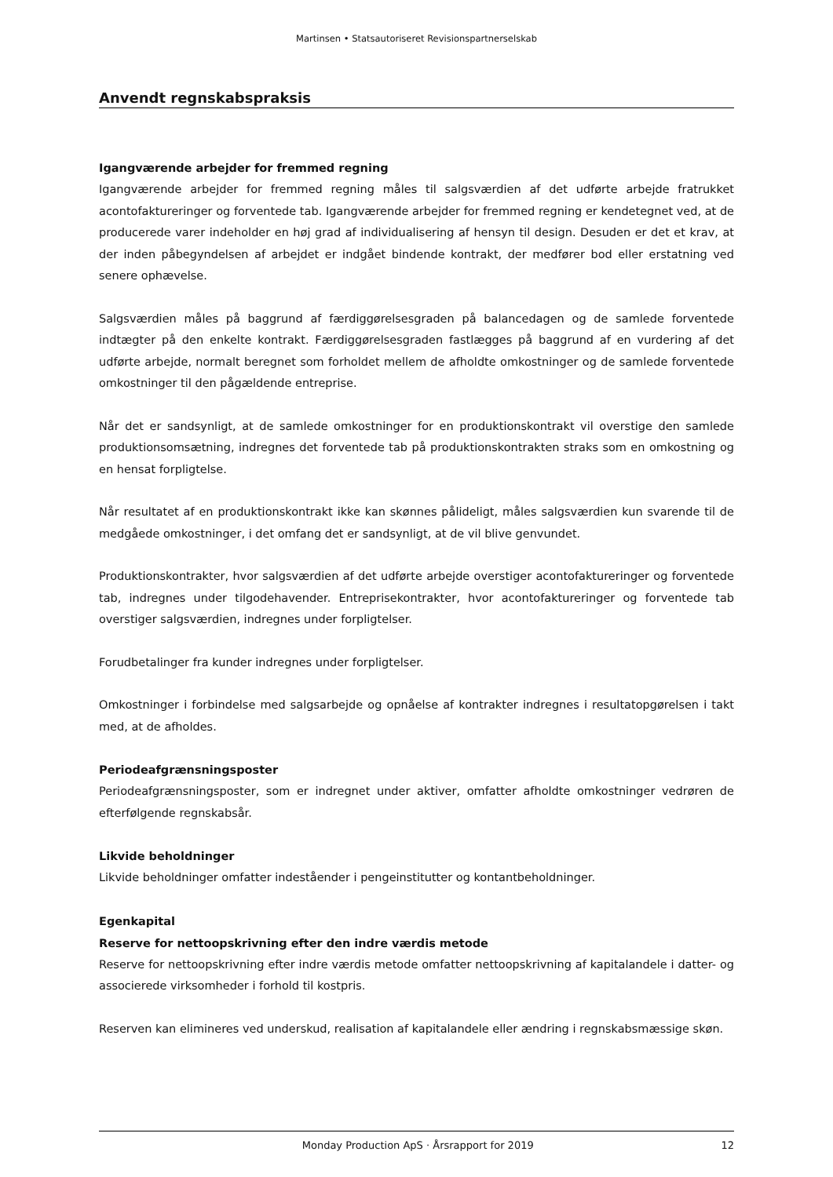Martinsen • Statsautoriseret Revisionspartnerselskab
Anvendt regnskabspraksis
Igangværende arbejder for fremmed regning
Igangværende arbejder for fremmed regning måles til salgsværdien af det udførte arbejde fratrukket acontofaktureringer og forventede tab. Igangværende arbejder for fremmed regning er kendetegnet ved, at de producerede varer indeholder en høj grad af individualisering af hensyn til design. Desuden er det et krav, at der inden påbegyndelsen af arbejdet er indgået bindende kontrakt, der medfører bod eller erstatning ved senere ophævelse.
Salgsværdien måles på baggrund af færdiggørelsesgraden på balancedagen og de samlede forventede indtægter på den enkelte kontrakt. Færdiggørelsesgraden fastlægges på baggrund af en vurdering af det udførte arbejde, normalt beregnet som forholdet mellem de afholdte omkostninger og de samlede forventede omkostninger til den pågældende entreprise.
Når det er sandsynligt, at de samlede omkostninger for en produktionskontrakt vil overstige den samlede produktionsomsætning, indregnes det forventede tab på produktionskontrakten straks som en omkostning og en hensat forpligtelse.
Når resultatet af en produktionskontrakt ikke kan skønnes pålideligt, måles salgsværdien kun svarende til de medgåede omkostninger, i det omfang det er sandsynligt, at de vil blive genvundet.
Produktionskontrakter, hvor salgsværdien af det udførte arbejde overstiger acontofaktureringer og forventede tab, indregnes under tilgodehavender. Entreprisekontrakter, hvor acontofaktureringer og forventede tab overstiger salgsværdien, indregnes under forpligtelser.
Forudbetalinger fra kunder indregnes under forpligtelser.
Omkostninger i forbindelse med salgsarbejde og opnåelse af kontrakter indregnes i resultatopgørelsen i takt med, at de afholdes.
Periodeafgrænsningsposter
Periodeafgrænsningsposter, som er indregnet under aktiver, omfatter afholdte omkostninger vedrøren de efterfølgende regnskabsår.
Likvide beholdninger
Likvide beholdninger omfatter indeståender i pengeinstitutter og kontantbeholdninger.
Egenkapital
Reserve for nettoopskrivning efter den indre værdis metode
Reserve for nettoopskrivning efter indre værdis metode omfatter nettoopskrivning af kapitalandele i datter- og associerede virksomheder i forhold til kostpris.
Reserven kan elimineres ved underskud, realisation af kapitalandele eller ændring i regnskabsmæssige skøn.
Monday Production ApS · Årsrapport for 2019 12